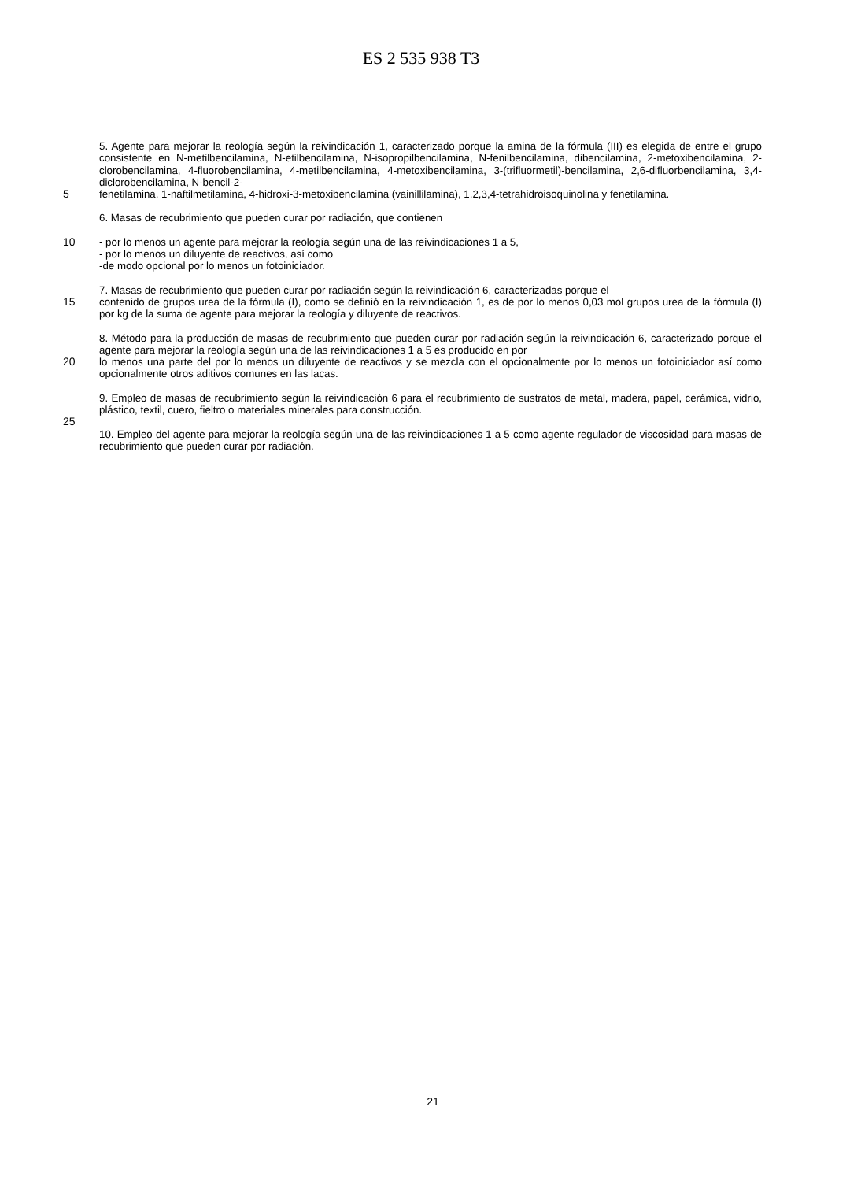ES 2 535 938 T3
5. Agente para mejorar la reología según la reivindicación 1, caracterizado porque la amina de la fórmula (III) es elegida de entre el grupo consistente en N-metilbencilamina, N-etilbencilamina, N-isopropilbencilamina, N-fenilbencilamina, dibencilamina, 2-metoxibencilamina, 2-clorobencilamina, 4-fluorobencilamina, 4-metilbencilamina, 4-metoxibencilamina, 3-(trifluormetil)-bencilamina, 2,6-difluorbencilamina, 3,4-diclorobencilamina, N-bencil-2-
5 fenetilamina, 1-naftilmetilamina, 4-hidroxi-3-metoxibencilamina (vainillilamina), 1,2,3,4-tetrahidroisoquinolina y fenetilamina.
6. Masas de recubrimiento que pueden curar por radiación, que contienen
10 - por lo menos un agente para mejorar la reología según una de las reivindicaciones 1 a 5,
- por lo menos un diluyente de reactivos, así como
-de modo opcional por lo menos un fotoiniciador.
7. Masas de recubrimiento que pueden curar por radiación según la reivindicación 6, caracterizadas porque el
15 contenido de grupos urea de la fórmula (I), como se definió en la reivindicación 1, es de por lo menos 0,03 mol grupos urea de la fórmula (I) por kg de la suma de agente para mejorar la reología y diluyente de reactivos.
8. Método para la producción de masas de recubrimiento que pueden curar por radiación según la reivindicación 6, caracterizado porque el agente para mejorar la reología según una de las reivindicaciones 1 a 5 es producido en por
20 lo menos una parte del por lo menos un diluyente de reactivos y se mezcla con el opcionalmente por lo menos un fotoiniciador así como opcionalmente otros aditivos comunes en las lacas.
9. Empleo de masas de recubrimiento según la reivindicación 6 para el recubrimiento de sustratos de metal, madera, papel, cerámica, vidrio, plástico, textil, cuero, fieltro o materiales minerales para construcción.
25
10. Empleo del agente para mejorar la reología según una de las reivindicaciones 1 a 5 como agente regulador de viscosidad para masas de recubrimiento que pueden curar por radiación.
21